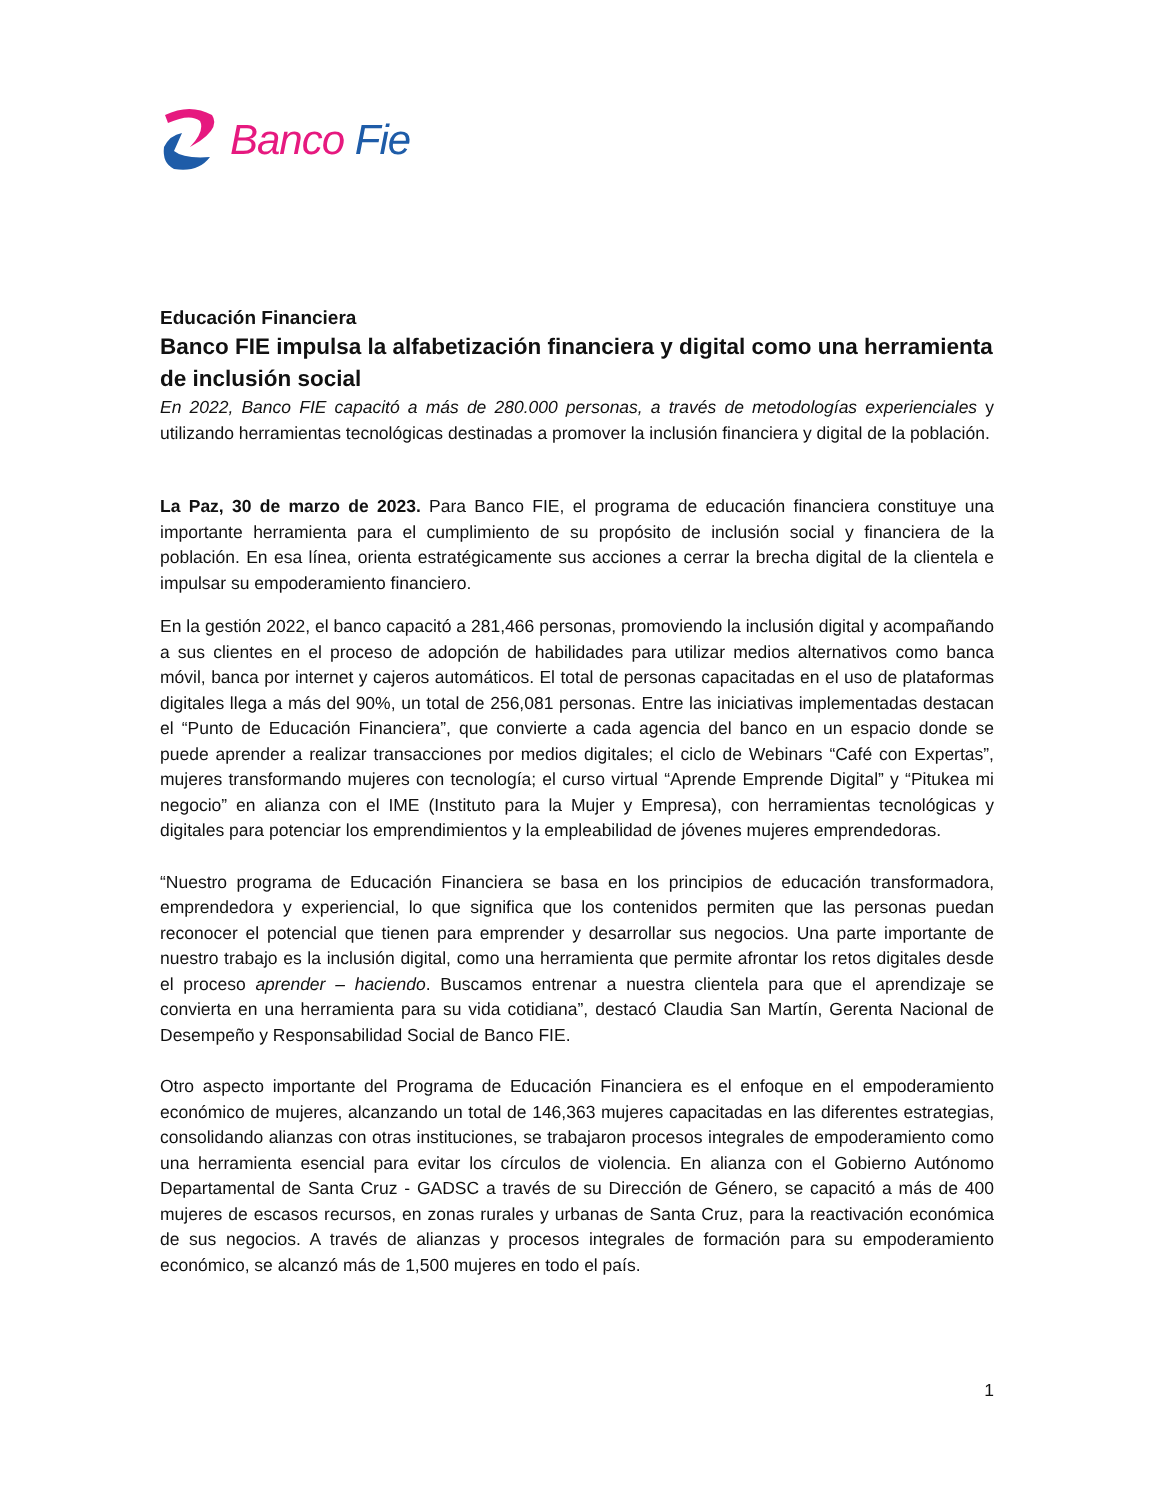Banco Fie
Educación Financiera
Banco FIE impulsa la alfabetización financiera y digital como una herramienta de inclusión social
En 2022, Banco FIE capacitó a más de 280.000 personas, a través de metodologías experienciales y utilizando herramientas tecnológicas destinadas a promover la inclusión financiera y digital de la población.
La Paz, 30 de marzo de 2023. Para Banco FIE, el programa de educación financiera constituye una importante herramienta para el cumplimiento de su propósito de inclusión social y financiera de la población. En esa línea, orienta estratégicamente sus acciones a cerrar la brecha digital de la clientela e impulsar su empoderamiento financiero.
En la gestión 2022, el banco capacitó a 281,466 personas, promoviendo la inclusión digital y acompañando a sus clientes en el proceso de adopción de habilidades para utilizar medios alternativos como banca móvil, banca por internet y cajeros automáticos. El total de personas capacitadas en el uso de plataformas digitales llega a más del 90%, un total de 256,081 personas. Entre las iniciativas implementadas destacan el “Punto de Educación Financiera”, que convierte a cada agencia del banco en un espacio donde se puede aprender a realizar transacciones por medios digitales; el ciclo de Webinars “Café con Expertas”, mujeres transformando mujeres con tecnología; el curso virtual “Aprende Emprende Digital” y “Pitukea mi negocio” en alianza con el IME (Instituto para la Mujer y Empresa), con herramientas tecnológicas y digitales para potenciar los emprendimientos y la empleabilidad de jóvenes mujeres emprendedoras.
“Nuestro programa de Educación Financiera se basa en los principios de educación transformadora, emprendedora y experiencial, lo que significa que los contenidos permiten que las personas puedan reconocer el potencial que tienen para emprender y desarrollar sus negocios. Una parte importante de nuestro trabajo es la inclusión digital, como una herramienta que permite afrontar los retos digitales desde el proceso aprender – haciendo. Buscamos entrenar a nuestra clientela para que el aprendizaje se convierta en una herramienta para su vida cotidiana”, destacó Claudia San Martín, Gerenta Nacional de Desempeño y Responsabilidad Social de Banco FIE.
Otro aspecto importante del Programa de Educación Financiera es el enfoque en el empoderamiento económico de mujeres, alcanzando un total de 146,363 mujeres capacitadas en las diferentes estrategias, consolidando alianzas con otras instituciones, se trabajaron procesos integrales de empoderamiento como una herramienta esencial para evitar los círculos de violencia. En alianza con el Gobierno Autónomo Departamental de Santa Cruz - GADSC a través de su Dirección de Género, se capacitó a más de 400 mujeres de escasos recursos, en zonas rurales y urbanas de Santa Cruz, para la reactivación económica de sus negocios. A través de alianzas y procesos integrales de formación para su empoderamiento económico, se alcanzó más de 1,500 mujeres en todo el país.
1